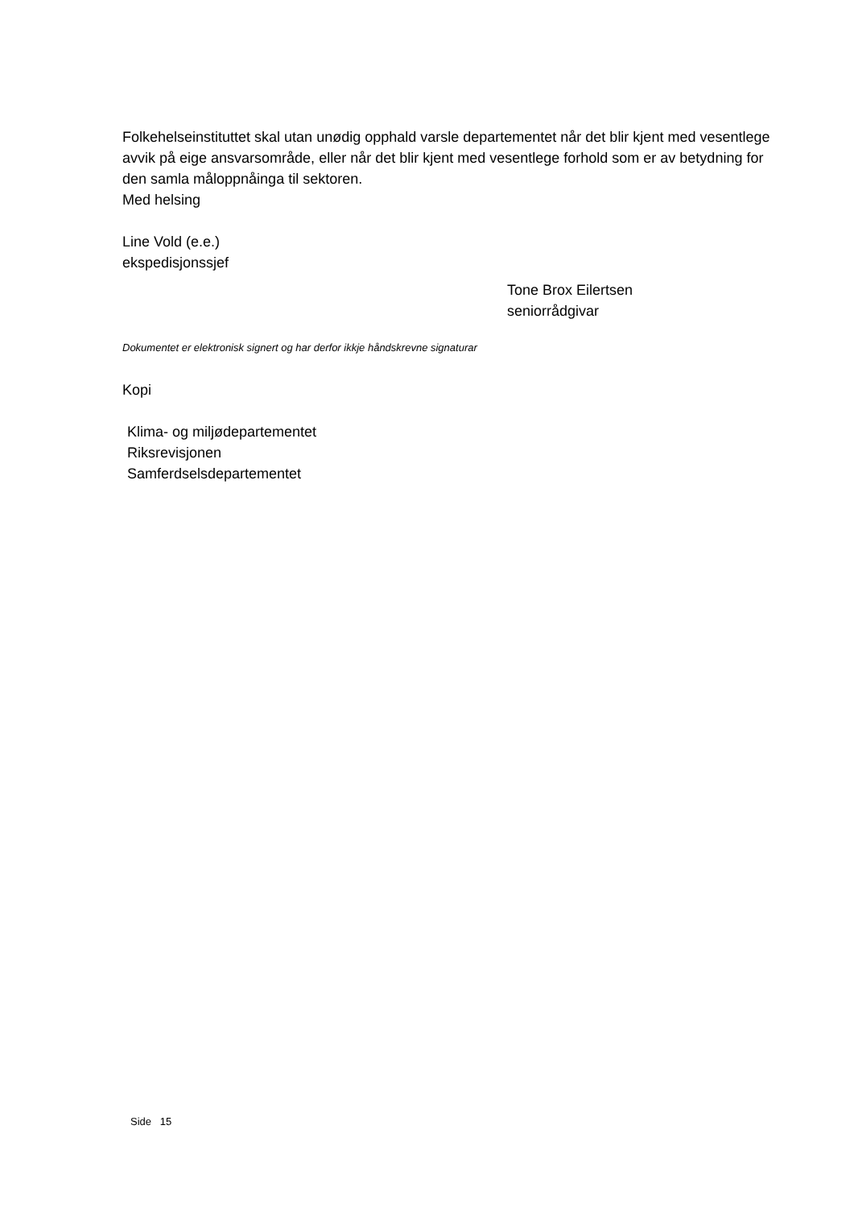Folkehelseinstituttet skal utan unødig opphald varsle departementet når det blir kjent med vesentlege avvik på eige ansvarsområde, eller når det blir kjent med vesentlege forhold som er av betydning for den samla måloppnåinga til sektoren.
Med helsing
Line Vold (e.e.)
ekspedisjonssjef
Tone Brox Eilertsen
seniorrådgivar
Dokumentet er elektronisk signert og har derfor ikkje håndskrevne signaturar
Kopi
Klima- og miljødepartementet
Riksrevisjonen
Samferdselsdepartementet
Side 15